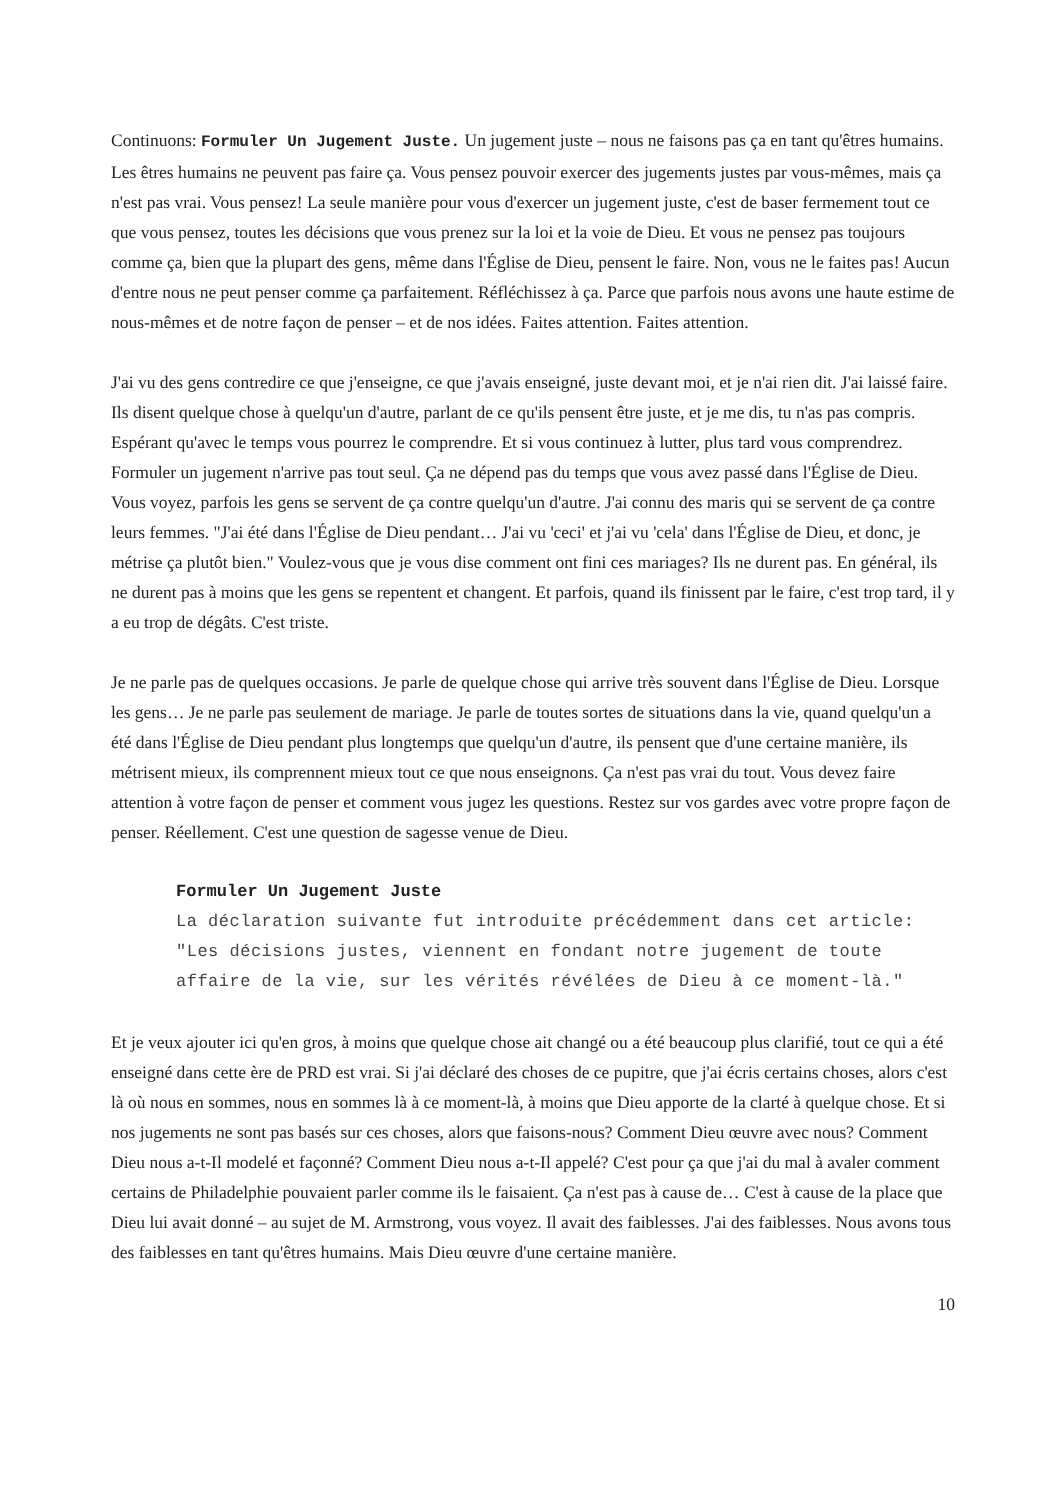Continuons: Formuler Un Jugement Juste. Un jugement juste – nous ne faisons pas ça en tant qu'êtres humains. Les êtres humains ne peuvent pas faire ça. Vous pensez pouvoir exercer des jugements justes par vous-mêmes, mais ça n'est pas vrai. Vous pensez! La seule manière pour vous d'exercer un jugement juste, c'est de baser fermement tout ce que vous pensez, toutes les décisions que vous prenez sur la loi et la voie de Dieu. Et vous ne pensez pas toujours comme ça, bien que la plupart des gens, même dans l'Église de Dieu, pensent le faire. Non, vous ne le faites pas! Aucun d'entre nous ne peut penser comme ça parfaitement. Réfléchissez à ça. Parce que parfois nous avons une haute estime de nous-mêmes et de notre façon de penser – et de nos idées. Faites attention. Faites attention.
J'ai vu des gens contredire ce que j'enseigne, ce que j'avais enseigné, juste devant moi, et je n'ai rien dit. J'ai laissé faire. Ils disent quelque chose à quelqu'un d'autre, parlant de ce qu'ils pensent être juste, et je me dis, tu n'as pas compris. Espérant qu'avec le temps vous pourrez le comprendre. Et si vous continuez à lutter, plus tard vous comprendrez. Formuler un jugement n'arrive pas tout seul. Ça ne dépend pas du temps que vous avez passé dans l'Église de Dieu. Vous voyez, parfois les gens se servent de ça contre quelqu'un d'autre. J'ai connu des maris qui se servent de ça contre leurs femmes. "J'ai été dans l'Église de Dieu pendant… J'ai vu 'ceci' et j'ai vu 'cela' dans l'Église de Dieu, et donc, je métrise ça plutôt bien." Voulez-vous que je vous dise comment ont fini ces mariages? Ils ne durent pas. En général, ils ne durent pas à moins que les gens se repentent et changent. Et parfois, quand ils finissent par le faire, c'est trop tard, il y a eu trop de dégâts. C'est triste.
Je ne parle pas de quelques occasions. Je parle de quelque chose qui arrive très souvent dans l'Église de Dieu. Lorsque les gens… Je ne parle pas seulement de mariage. Je parle de toutes sortes de situations dans la vie, quand quelqu'un a été dans l'Église de Dieu pendant plus longtemps que quelqu'un d'autre, ils pensent que d'une certaine manière, ils métrisent mieux, ils comprennent mieux tout ce que nous enseignons. Ça n'est pas vrai du tout. Vous devez faire attention à votre façon de penser et comment vous jugez les questions. Restez sur vos gardes avec votre propre façon de penser. Réellement. C'est une question de sagesse venue de Dieu.
Formuler Un Jugement Juste
La déclaration suivante fut introduite précédemment dans cet article: "Les décisions justes, viennent en fondant notre jugement de toute affaire de la vie, sur les vérités révélées de Dieu à ce moment-là."
Et je veux ajouter ici qu'en gros, à moins que quelque chose ait changé ou a été beaucoup plus clarifié, tout ce qui a été enseigné dans cette ère de PRD est vrai. Si j'ai déclaré des choses de ce pupitre, que j'ai écris certains choses, alors c'est là où nous en sommes, nous en sommes là à ce moment-là, à moins que Dieu apporte de la clarté à quelque chose. Et si nos jugements ne sont pas basés sur ces choses, alors que faisons-nous? Comment Dieu œuvre avec nous? Comment Dieu nous a-t-Il modelé et façonné? Comment Dieu nous a-t-Il appelé? C'est pour ça que j'ai du mal à avaler comment certains de Philadelphie pouvaient parler comme ils le faisaient. Ça n'est pas à cause de… C'est à cause de la place que Dieu lui avait donné – au sujet de M. Armstrong, vous voyez. Il avait des faiblesses. J'ai des faiblesses. Nous avons tous des faiblesses en tant qu'êtres humains. Mais Dieu œuvre d'une certaine manière.
10